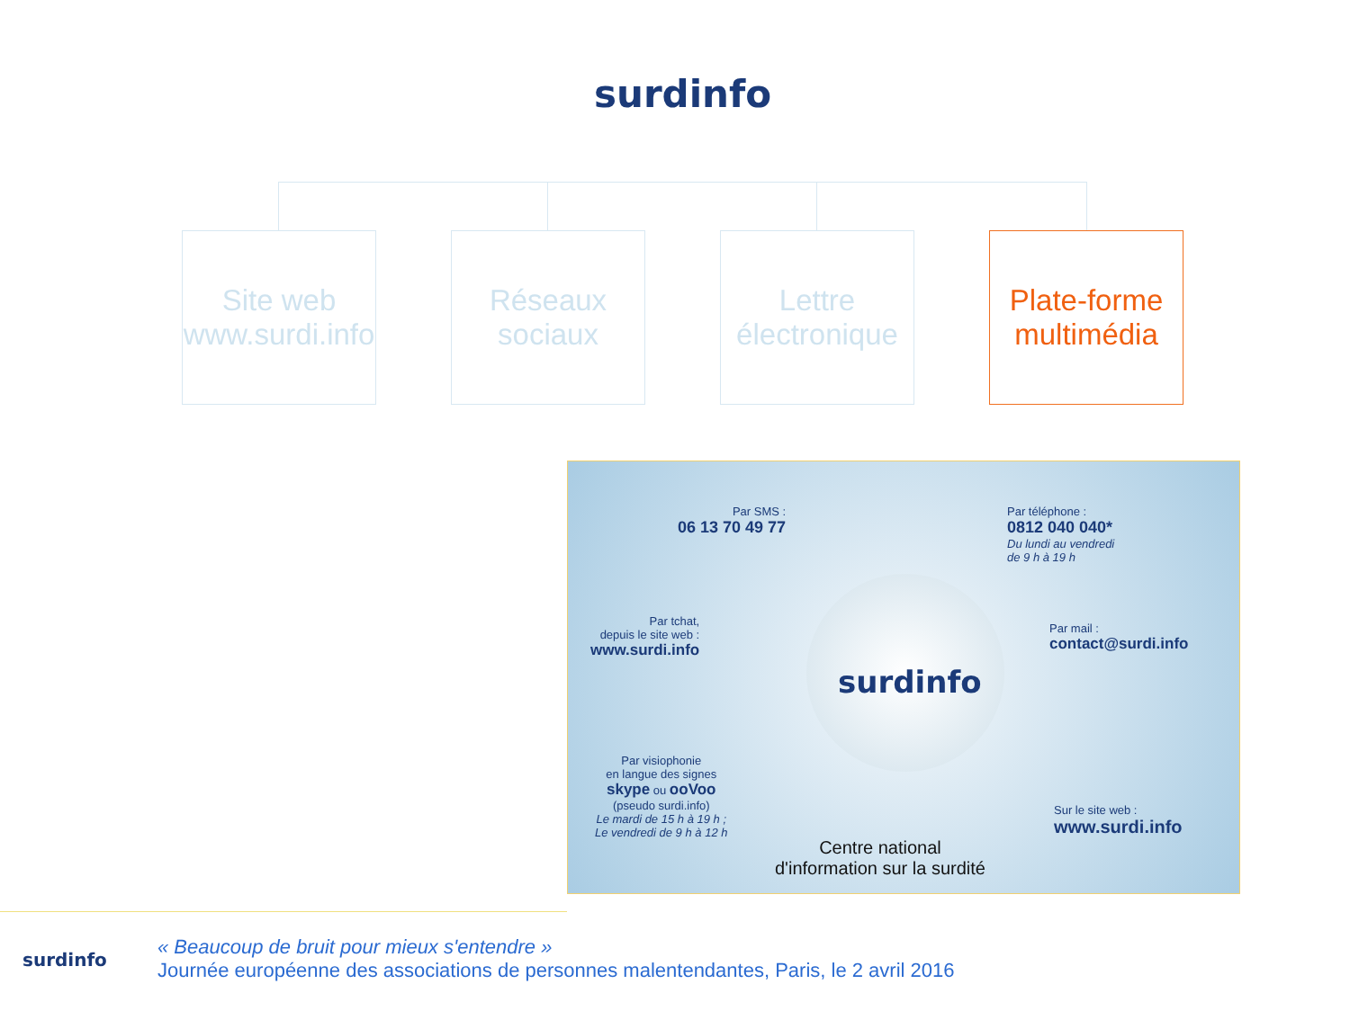surdinfo
Site web
www.surdi.info
Réseaux
sociaux
Lettre
électronique
Plate-forme
multimédia
Par SMS :
06 13 70 49 77
Par téléphone :
0812 040 040*
Du lundi au vendredi
de 9 h à 19 h
Par tchat,
depuis le site web :
www.surdi.info
Par mail :
contact@surdi.info
surdinfo
Par visiophonie
en langue des signes
skype ou ooVoo
(pseudo surdi.info)
Le mardi de 15 h à 19 h ;
Le vendredi de 9 h à 12 h
Sur le site web :
www.surdi.info
Centre national
d'information sur la surdité
surdinfo
« Beaucoup de bruit pour mieux s'entendre »
Journée européenne des associations de personnes malentendantes, Paris, le 2 avril 2016